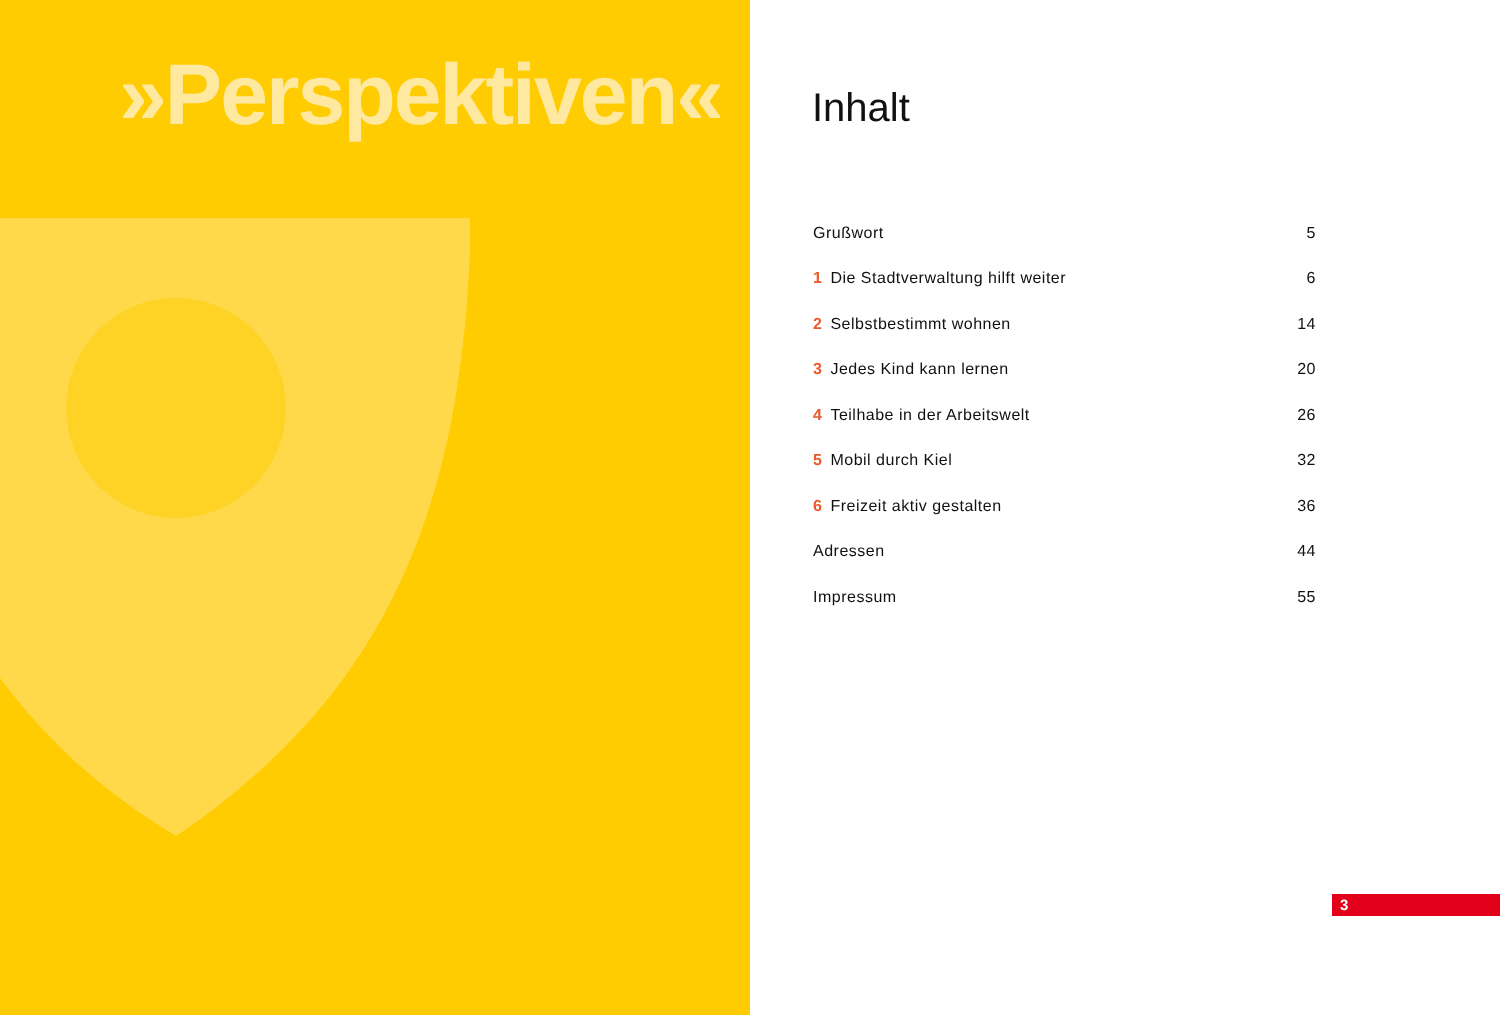»Perspektiven«
Inhalt
| Grußwort | 5 |
| 1 Die Stadtverwaltung hilft weiter | 6 |
| 2 Selbstbestimmt wohnen | 14 |
| 3 Jedes Kind kann lernen | 20 |
| 4 Teilhabe in der Arbeitswelt | 26 |
| 5 Mobil durch Kiel | 32 |
| 6 Freizeit aktiv gestalten | 36 |
| Adressen | 44 |
| Impressum | 55 |
3